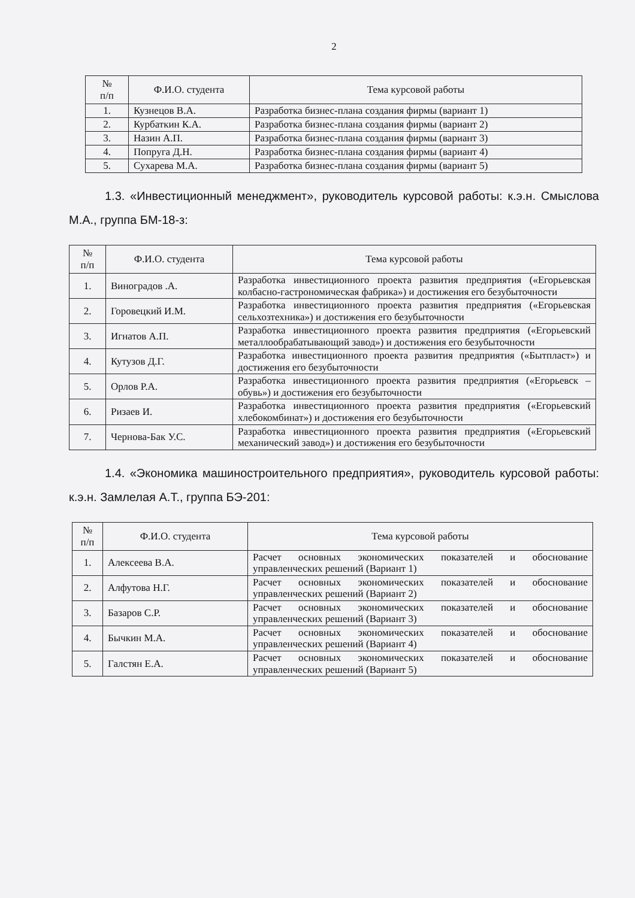2
| № п/п | Ф.И.О. студента | Тема курсовой работы |
| --- | --- | --- |
| 1. | Кузнецов В.А. | Разработка бизнес-плана создания фирмы (вариант 1) |
| 2. | Курбаткин К.А. | Разработка бизнес-плана создания фирмы (вариант 2) |
| 3. | Назин А.П. | Разработка бизнес-плана создания фирмы (вариант 3) |
| 4. | Попруга Д.Н. | Разработка бизнес-плана создания фирмы (вариант 4) |
| 5. | Сухарева М.А. | Разработка бизнес-плана создания фирмы (вариант 5) |
1.3. «Инвестиционный менеджмент», руководитель курсовой работы: к.э.н. Смыслова М.А., группа БМ-18-з:
| № п/п | Ф.И.О. студента | Тема курсовой работы |
| --- | --- | --- |
| 1. | Виноградов .А. | Разработка инвестиционного проекта развития предприятия («Егорьевская колбасно-гастрономическая фабрика») и достижения его безубыточности |
| 2. | Горовецкий И.М. | Разработка инвестиционного проекта развития предприятия («Егорьевская сельхозтехника») и достижения его безубыточности |
| 3. | Игнатов А.П. | Разработка инвестиционного проекта развития предприятия («Егорьевский металлообрабатывающий завод») и достижения его безубыточности |
| 4. | Кутузов Д.Г. | Разработка инвестиционного проекта развития предприятия («Бытпласт») и достижения его безубыточности |
| 5. | Орлов Р.А. | Разработка инвестиционного проекта развития предприятия («Егорьевск – обувь») и достижения его безубыточности |
| 6. | Ризаев И. | Разработка инвестиционного проекта развития предприятия («Егорьевский хлебокомбинат») и достижения его безубыточности |
| 7. | Чернова-Бак У.С. | Разработка инвестиционного проекта развития предприятия («Егорьевский механический завод») и достижения его безубыточности |
1.4. «Экономика машиностроительного предприятия», руководитель курсовой работы: к.э.н. Замлелая А.Т., группа БЭ-201:
| № п/п | Ф.И.О. студента | Тема курсовой работы |
| --- | --- | --- |
| 1. | Алексеева В.А. | Расчет основных экономических показателей и обоснование управленческих решений (Вариант 1) |
| 2. | Алфутова Н.Г. | Расчет основных экономических показателей и обоснование управленческих решений (Вариант 2) |
| 3. | Базаров С.Р. | Расчет основных экономических показателей и обоснование управленческих решений (Вариант 3) |
| 4. | Бычкин М.А. | Расчет основных экономических показателей и обоснование управленческих решений (Вариант 4) |
| 5. | Галстян Е.А. | Расчет основных экономических показателей и обоснование управленческих решений (Вариант 5) |